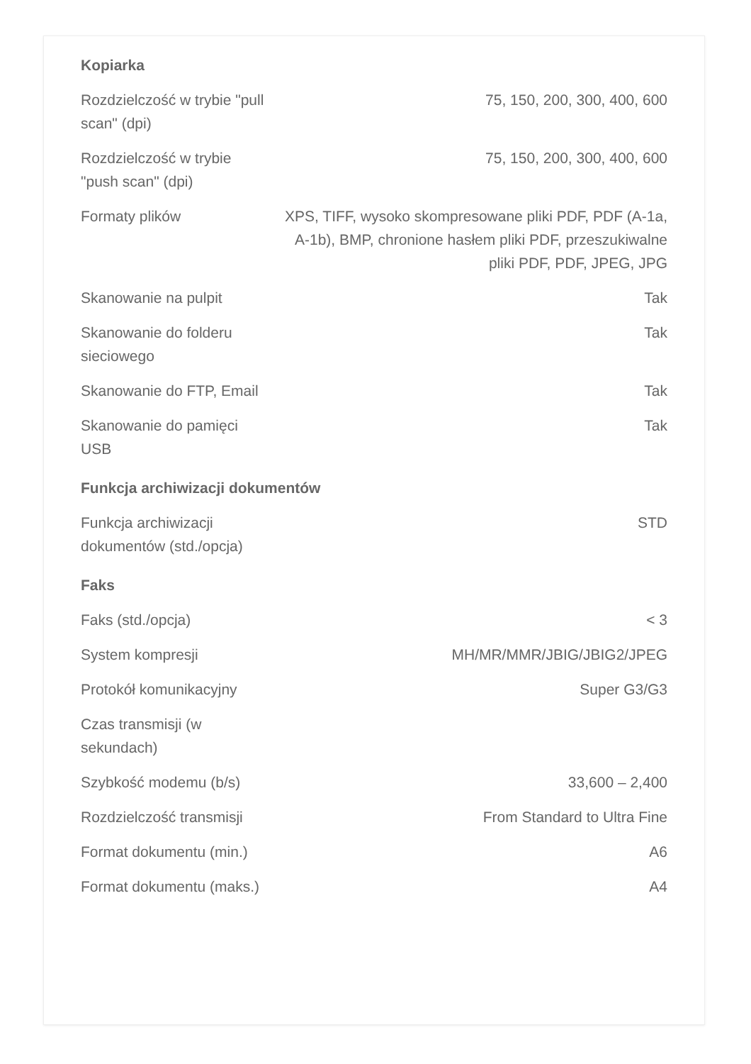| Kopiarka | |
| --- | --- |
| Rozdzielczość w trybie "pull scan" (dpi) | 75, 150, 200, 300, 400, 600 |
| Rozdzielczość w trybie "push scan" (dpi) | 75, 150, 200, 300, 400, 600 |
| Formaty plików | XPS, TIFF, wysoko skompresowane pliki PDF, PDF (A-1a, A-1b), BMP, chronione hasłem pliki PDF, przeszukiwalne pliki PDF, PDF, JPEG, JPG |
| Skanowanie na pulpit | Tak |
| Skanowanie do folderu sieciowego | Tak |
| Skanowanie do FTP, Email | Tak |
| Skanowanie do pamięci USB | Tak |
| Funkcja archiwizacji dokumentów | |
| Funkcja archiwizacji dokumentów (std./opcja) | STD |
| Faks | |
| Faks (std./opcja) | < 3 |
| System kompresji | MH/MR/MMR/JBIG/JBIG2/JPEG |
| Protokół komunikacyjny | Super G3/G3 |
| Czas transmisji (w sekundach) | |
| Szybkość modemu (b/s) | 33,600 – 2,400 |
| Rozdzielczość transmisji | From Standard to Ultra Fine |
| Format dokumentu (min.) | A6 |
| Format dokumentu (maks.) | A4 |